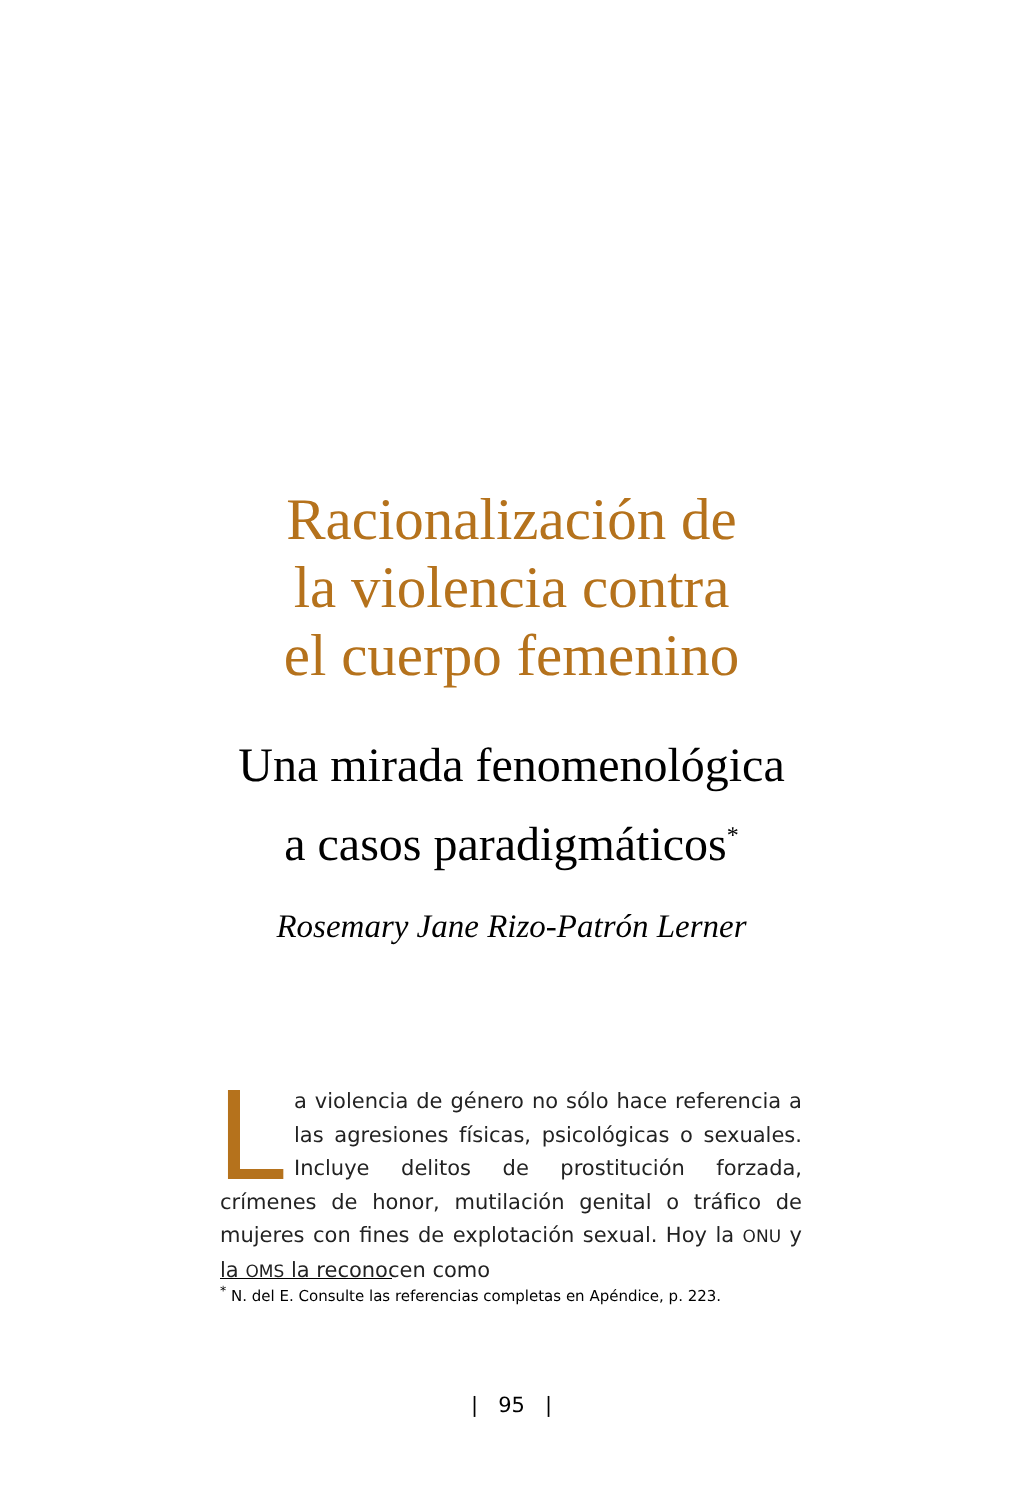Racionalización de
la violencia contra
el cuerpo femenino
Una mirada fenomenológica
a casos paradigmáticos<sup>*</sup>
Rosemary Jane Rizo-Patrón Lerner
La violencia de género no sólo hace referencia a las agresiones físicas, psicológicas o sexuales. Incluye delitos de prostitución forzada, crímenes de honor, mutilación genital o tráfico de mujeres con fines de explotación sexual. Hoy la ONU y la OMS la reconocen como
<sup>*</sup> N. del E. Consulte las referencias completas en Apéndice, p. 223.
| 95 |